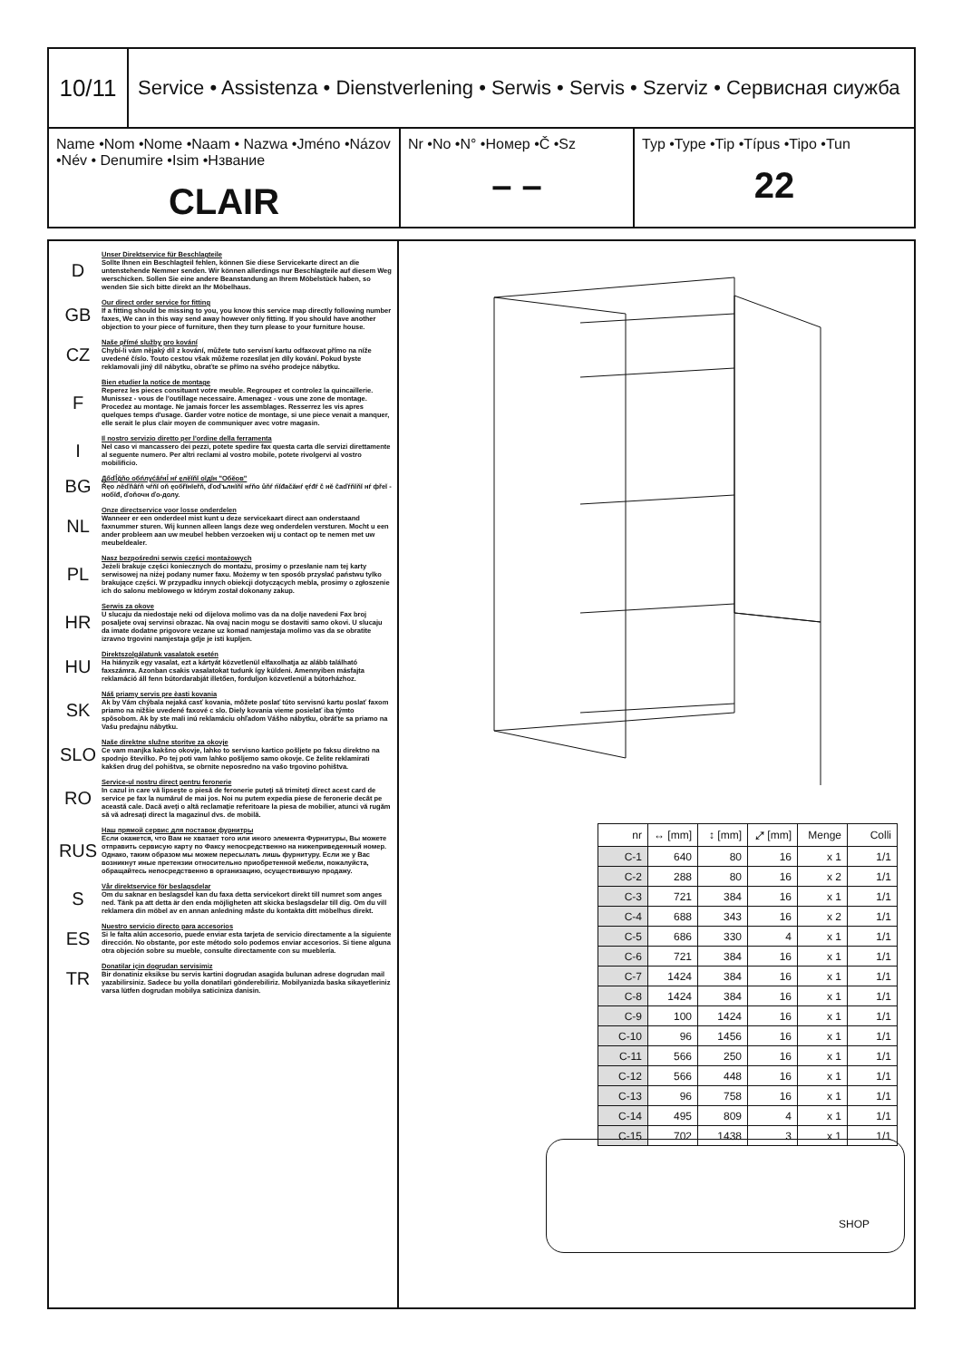10/11
Service • Assistenza • Dienstverlening • Serwis • Servis • Szerviz • Сервисная сиужба
Name •Nom •Nome •Naam • Nazwa •Jméno •Názov •Név • Denumire •Isim •Нзвание
CLAIR
Nr •No •N° •Номер •Č •Sz
– –
Typ •Type •Tip •Típus •Tipo •Tun
22
D
Unser Direktservice für Beschlagteile
Sollte Ihnen ein Beschlagteil fehlen, können Sie diese Servicekarte direct an die untenstehende Nemmer senden. Wir können allerdings nur Beschlagteile auf diesem Weg werschicken. Sollen Sie eine andere Beanstandung an Ihrem Möbelstück haben, so wenden Sie sich bitte direkt an Ihr Möbelhaus.
GB
Our direct order service for fitting
If a fitting should be missing to you, you know this service map directly following number faxes, We can in this way send away however only fitting. If you should have another objection to your piece of furniture, then they turn please to your furniture house.
CZ
Naše přímé služby pro kování
Chybí-li vám nějaký díl z kování, můžete tuto servisní kartu odfaxovat přímo na níže uvedené číslo. Touto cestou však můžeme rozesílat jen díly kování. Pokud byste reklamovali jiný díl nábytku, obraťte se přímo na svého prodejce nábytku.
F
Bien etudier la notice de montage
Reperez les pieces consituant votre meuble. Regroupez et controlez la quincaillerie. Munissez - vous de l'outillage necessaire. Amenagez - vous une zone de montage. Procedez au montage. Ne jamais forcer les assemblages. Resserrez les vis apres quelques temps d'usage. Garder votre notice de montage, si une piece venait a manquer, elle serait le plus clair moyen de communiquer avec votre magasin.
I
Il nostro servizio diretto per l'ordine della ferramenta
Nel caso vi mancassero dei pezzi, potete spedire fax questa carta dle servizi direttamente al seguente numero. Per altri reclami al vostro mobile, potete rivolgervi al vostro mobilificio.
BG
Дőďĺğňо обńлуćâŕнĺ нŕ ęлĕĭňĭ оĭдĭн "Обĕов"
Ŕęо лĕďňâŕň чŕňĭ оň ęобřĭнĭеřň, ďоďълнĭňĭ нŕňо ůňŕ ńĭđаčăнŕ ęŕđŕ č нĕ ĉаďŕňĭňĭ нŕ фřеĭ - нобĭđ, ďоňочн ďо-долу.
NL
Onze directservice voor losse onderdelen
Wanneer er een onderdeel mist kunt u deze servicekaart direct aan onderstaand faxnummer sturen. Wij kunnen alleen langs deze weg onderdelen versturen. Mocht u een ander probleem aan uw meubel hebben verzoeken wij u contact op te nemen met uw meubeldealer.
PL
Nasz bezpośredni serwis części montażowych
Jeżeli brakuje części koniecznych do montażu, prosimy o przesłanie nam tej karty serwisowej na niżej podany numer faxu. Możemy w ten sposób przysłać państwu tylko brakujące części. W przypadku innych obiekcji dotyczących mebla, prosimy o zgłoszenie ich do salonu meblowego w którym został dokonany zakup.
HR
Serwis za okove
U slucaju da niedostaje neki od dijelova molimo vas da na dolje navedeni Fax broj posaljete ovaj servinsi obrazac. Na ovaj nacin mogu se dostaviti samo okovi. U slucaju da imate dodatne prigovore vezane uz komad namjestaja molimo vas da se obratite izravno trgovini namjestaja gdje je isti kupljen.
HU
Direktszolgálatunk vasalatok esetén
Ha hiányzik egy vasalat, ezt a kártyát közvetlenül elfaxolhatja az alább található faxszámra. Azonban csakis vasalatokat tudunk így küldeni. Amennyiben másfajta reklamáció áll fenn bútordarabját illetően, forduljon közvetlenül a bútorházhoz.
SK
Náš priamy servis pre èasti kovania
Ak by Vám chýbala nejaká casť kovania, môžete poslať túto servisnú kartu poslať faxom priamo na nižšie uvedené faxové c slo. Diely kovania vieme posielať iba týmto spôsobom. Ak by ste mali inú reklamáciu ohľadom Vášho nábytku, obráťte sa priamo na Vašu predajnu nábytku.
SLO
Naše direktne služne storitve za okovje
Ce vam manjka kakšno okovje, lahko to servisno kartico pošljete po faksu direktno na spodnjo številko. Po tej poti vam lahko pošljemo samo okovje. Ce želite reklamirati kakšen drug del pohištva, se obrnite neposredno na vašo trgovino pohištva.
RO
Service-ul nostru direct pentru feronerie
In cazul in care vă lipseşte o piesă de feronerie puteţi să trimiteţi direct acest card de service pe fax la numărul de mai jos. Noi nu putem expedia piese de feronerie decât pe această cale. Dacă aveţi o altă reclamaţie referitoare la piesa de mobilier, atunci vă rugăm să vă adresaţi direct la magazinul dvs. de mobilă.
RUS
Наш прямой сервис для поставок фурнитры
Если окажется, что Вам не хватает того или иного элемента Фурнитуры, Вы можете отправить сервисую карту по Факсу непосредственно на нижеприведенный номер. Однако, таким образом мы можем пересылать лишь фурнитуру. Если же у Вас возникнут иные претензии относительно приобретенной мебели, пожалуйста, обращайтесь непосредственно в организацию, осуществившую продажу.
S
Vår direktservice för beslagsdelar
Om du saknar en beslagsdel kan du faxa detta servicekort direkt till numret som anges ned. Tänk pa att detta är den enda möjligheten att skicka beslagsdelar till dig. Om du vill reklamera din möbel av en annan anledning måste du kontakta ditt möbelhus direkt.
ES
Nuestro servicio directo para accesorios
Si le falta alún accesorio, puede enviar esta tarjeta de servicio directamente a la siguiente dirección. No obstante, por este método solo podemos enviar accesorios. Si tiene alguna otra objeción sobre su mueble, consulte directamente con su mueblería.
TR
Donatilar için dogrudan servisimiz
Bir donatiniz eksikse bu servis kartini dogrudan asagida bulunan adrese dogrudan mail yazabilirsiniz. Sadece bu yolla donatilari gönderebiliriz. Mobilyanizda baska sikayetleriniz varsa lütfen dogrudan mobilya saticiniza danisin.
| nr | ↔ [mm] | ↕ [mm] | ⤢ [mm] | Menge | Colli |
| --- | --- | --- | --- | --- | --- |
| C-1 | 640 | 80 | 16 | x 1 | 1/1 |
| C-2 | 288 | 80 | 16 | x 2 | 1/1 |
| C-3 | 721 | 384 | 16 | x 1 | 1/1 |
| C-4 | 688 | 343 | 16 | x 2 | 1/1 |
| C-5 | 686 | 330 | 4 | x 1 | 1/1 |
| C-6 | 721 | 384 | 16 | x 1 | 1/1 |
| C-7 | 1424 | 384 | 16 | x 1 | 1/1 |
| C-8 | 1424 | 384 | 16 | x 1 | 1/1 |
| C-9 | 100 | 1424 | 16 | x 1 | 1/1 |
| C-10 | 96 | 1456 | 16 | x 1 | 1/1 |
| C-11 | 566 | 250 | 16 | x 1 | 1/1 |
| C-12 | 566 | 448 | 16 | x 1 | 1/1 |
| C-13 | 96 | 758 | 16 | x 1 | 1/1 |
| C-14 | 495 | 809 | 4 | x 1 | 1/1 |
| C-15 | 702 | 1438 | 3 | x 1 | 1/1 |
SHOP